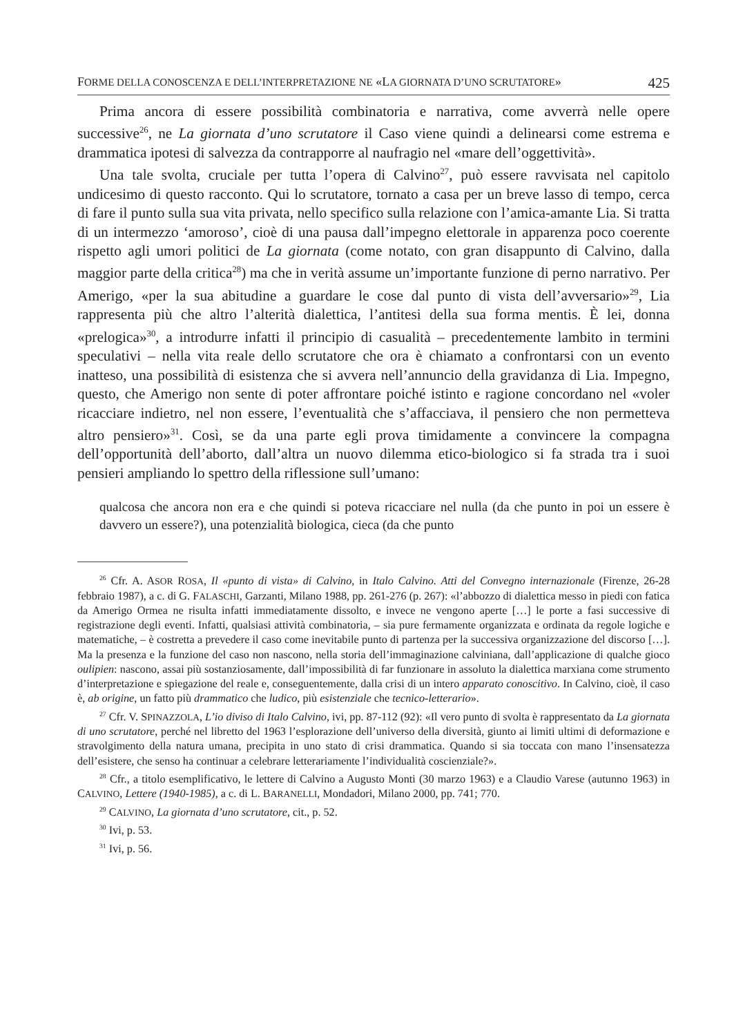FORME DELLA CONOSCENZA E DELL’INTERPRETAZIONE NE «LA GIORNATA D’UNO SCRUTATORE» 425
Prima ancora di essere possibilità combinatoria e narrativa, come avverrà nelle opere successive<sup>26</sup>, ne La giornata d’uno scrutatore il Caso viene quindi a delinearsi come estrema e drammatica ipotesi di salvezza da contrapporre al naufragio nel «mare dell’oggettività».
Una tale svolta, cruciale per tutta l’opera di Calvino<sup>27</sup>, può essere ravvisata nel capitolo undicesimo di questo racconto. Qui lo scrutatore, tornato a casa per un breve lasso di tempo, cerca di fare il punto sulla sua vita privata, nello specifico sulla relazione con l’amica-amante Lia. Si tratta di un intermezzo ‘amoroso’, cioè di una pausa dall’impegno elettorale in apparenza poco coerente rispetto agli umori politici de La giornata (come notato, con gran disappunto di Calvino, dalla maggior parte della critica<sup>28</sup>) ma che in verità assume un’importante funzione di perno narrativo. Per Amerigo, «per la sua abitudine a guardare le cose dal punto di vista dell’avversario»<sup>29</sup>, Lia rappresenta più che altro l’alterità dialettica, l’antitesi della sua forma mentis. È lei, donna «prelogica»<sup>30</sup>, a introdurre infatti il principio di casualità – precedentemente lambito in termini speculativi – nella vita reale dello scrutatore che ora è chiamato a confrontarsi con un evento inatteso, una possibilità di esistenza che si avvera nell’annuncio della gravidanza di Lia. Impegno, questo, che Amerigo non sente di poter affrontare poiché istinto e ragione concordano nel «voler ricacciare indietro, nel non essere, l’eventualità che s’affacciava, il pensiero che non permetteva altro pensiero»<sup>31</sup>. Così, se da una parte egli prova timidamente a convincere la compagna dell’opportunità dell’aborto, dall’altra un nuovo dilemma etico-biologico si fa strada tra i suoi pensieri ampliando lo spettro della riflessione sull’umano:
qualcosa che ancora non era e che quindi si poteva ricacciare nel nulla (da che punto in poi un essere è davvero un essere?), una potenzialità biologica, cieca (da che punto
<sup>26</sup> Cfr. A. ASOR ROSA, Il «punto di vista» di Calvino, in Italo Calvino. Atti del Convegno internazionale (Firenze, 26-28 febbraio 1987), a c. di G. FALASCHI, Garzanti, Milano 1988, pp. 261-276 (p. 267): «l’abbozzo di dialettica messo in piedi con fatica da Amerigo Ormea ne risulta infatti immediatamente dissolto, e invece ne vengono aperte […] le porte a fasi successive di registrazione degli eventi. Infatti, qualsiasi attività combinatoria, – sia pure fermamente organizzata e ordinata da regole logiche e matematiche, – è costretta a prevedere il caso come inevitabile punto di partenza per la successiva organizzazione del discorso […]. Ma la presenza e la funzione del caso non nascono, nella storia dell’immaginazione calviniana, dall’applicazione di qualche gioco oulipien: nascono, assai più sostanziosamente, dall’impossibilità di far funzionare in assoluto la dialettica marxiana come strumento d’interpretazione e spiegazione del reale e, conseguentemente, dalla crisi di un intero apparato conoscitivo. In Calvino, cioè, il caso è, ab origine, un fatto più drammatico che ludico, più esistenziale che tecnico-letterario».
<sup>27</sup> Cfr. V. SPINAZZOLA, L’io diviso di Italo Calvino, ivi, pp. 87-112 (92): «Il vero punto di svolta è rappresentato da La giornata di uno scrutatore, perché nel libretto del 1963 l’esplorazione dell’universo della diversità, giunto ai limiti ultimi di deformazione e stravolgimento della natura umana, precipita in uno stato di crisi drammatica. Quando si sia toccata con mano l’insensatezza dell’esistere, che senso ha continuar a celebrare letterariamente l’individualità coscienziale?».
<sup>28</sup> Cfr., a titolo esemplificativo, le lettere di Calvino a Augusto Monti (30 marzo 1963) e a Claudio Varese (autunno 1963) in CALVINO, Lettere (1940-1985), a c. di L. BARANELLI, Mondadori, Milano 2000, pp. 741; 770.
<sup>29</sup> CALVINO, La giornata d’uno scrutatore, cit., p. 52.
<sup>30</sup> Ivi, p. 53.
<sup>31</sup> Ivi, p. 56.